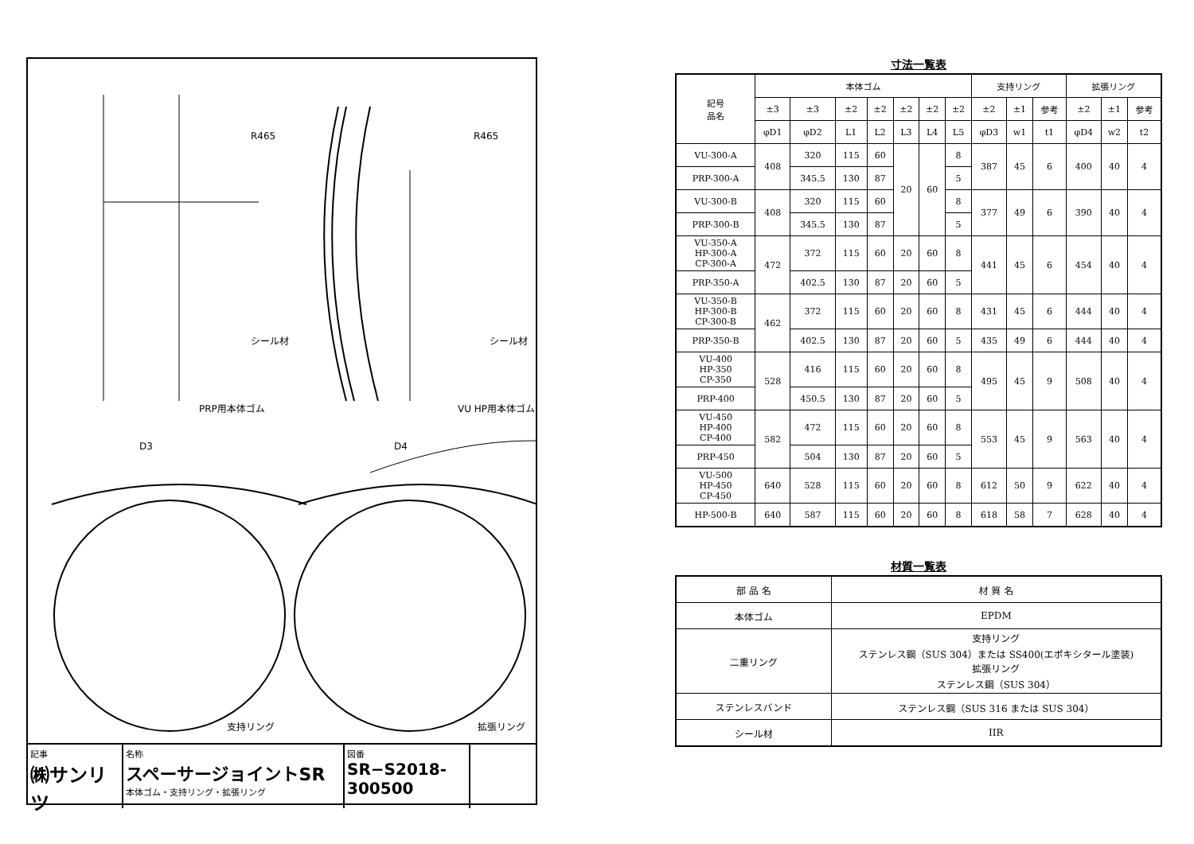R465
シール材
PRP用本体ゴム
R465
シール材
VU HP用本体ゴム
D3 D4
支持リング 拡張リング
記事
㈱サンリツ
名称
スペーサージョイントSR
本体ゴム・支持リング・拡張リング
図番
SR−S2018-300500
寸法一覧表
| 記号 品名 | 本体ゴム | | | | | | | 支持リング | | | 拡張リング | | |
| --- | --- | --- | --- | --- | --- | --- | --- | --- | --- | --- | --- | --- | --- |
| | ±3 | ±3 | ±2 | ±2 | ±2 | ±2 | ±2 | ±2 | ±1 | 参考 | ±2 | ±1 | 参考 |
| | φD1 | φD2 | L1 | L2 | L3 | L4 | L5 | φD3 | w1 | t1 | φD4 | w2 | t2 |
| VU-300-A | 408 | 320 | 115 | 60 | 20 | 60 | 8 | 387 | 45 | 6 | 400 | 40 | 4 |
| PRP-300-A | | 345.5 | 130 | 87 | | | 5 | | | | | | |
| VU-300-B | 408 | 320 | 115 | 60 | | | 8 | 377 | 49 | 6 | 390 | 40 | 4 |
| PRP-300-B | | 345.5 | 130 | 87 | | | 5 | | | | | | |
| VU-350-A HP-300-A CP-300-A | 472 | 372 | 115 | 60 | 20 | 60 | 8 | 441 | 45 | 6 | 454 | 40 | 4 |
| PRP-350-A | | 402.5 | 130 | 87 | 20 | 60 | 5 | | | | | | |
| VU-350-B HP-300-B CP-300-B | 462 | 372 | 115 | 60 | 20 | 60 | 8 | 431 | 45 | 6 | 444 | 40 | 4 |
| PRP-350-B | | 402.5 | 130 | 87 | 20 | 60 | 5 | 435 | 49 | 6 | 444 | 40 | 4 |
| VU-400 HP-350 CP-350 | 528 | 416 | 115 | 60 | 20 | 60 | 8 | 495 | 45 | 9 | 508 | 40 | 4 |
| PRP-400 | | 450.5 | 130 | 87 | 20 | 60 | 5 | | | | | | |
| VU-450 HP-400 CP-400 | 582 | 472 | 115 | 60 | 20 | 60 | 8 | 553 | 45 | 9 | 563 | 40 | 4 |
| PRP-450 | | 504 | 130 | 87 | 20 | 60 | 5 | | | | | | |
| VU-500 HP-450 CP-450 | 640 | 528 | 115 | 60 | 20 | 60 | 8 | 612 | 50 | 9 | 622 | 40 | 4 |
| HP-500-B | 640 | 587 | 115 | 60 | 20 | 60 | 8 | 618 | 58 | 7 | 628 | 40 | 4 |
材質一覧表
| 部 品 名 | 材 質 名 |
| --- | --- |
| 本体ゴム | EPDM |
| 二重リング | 支持リング ステンレス鋼（SUS 304）または SS400(エポキシタール塗装) 拡張リング ステンレス鋼（SUS 304） |
| ステンレスバンド | ステンレス鋼（SUS 316 または SUS 304） |
| シール材 | IIR |